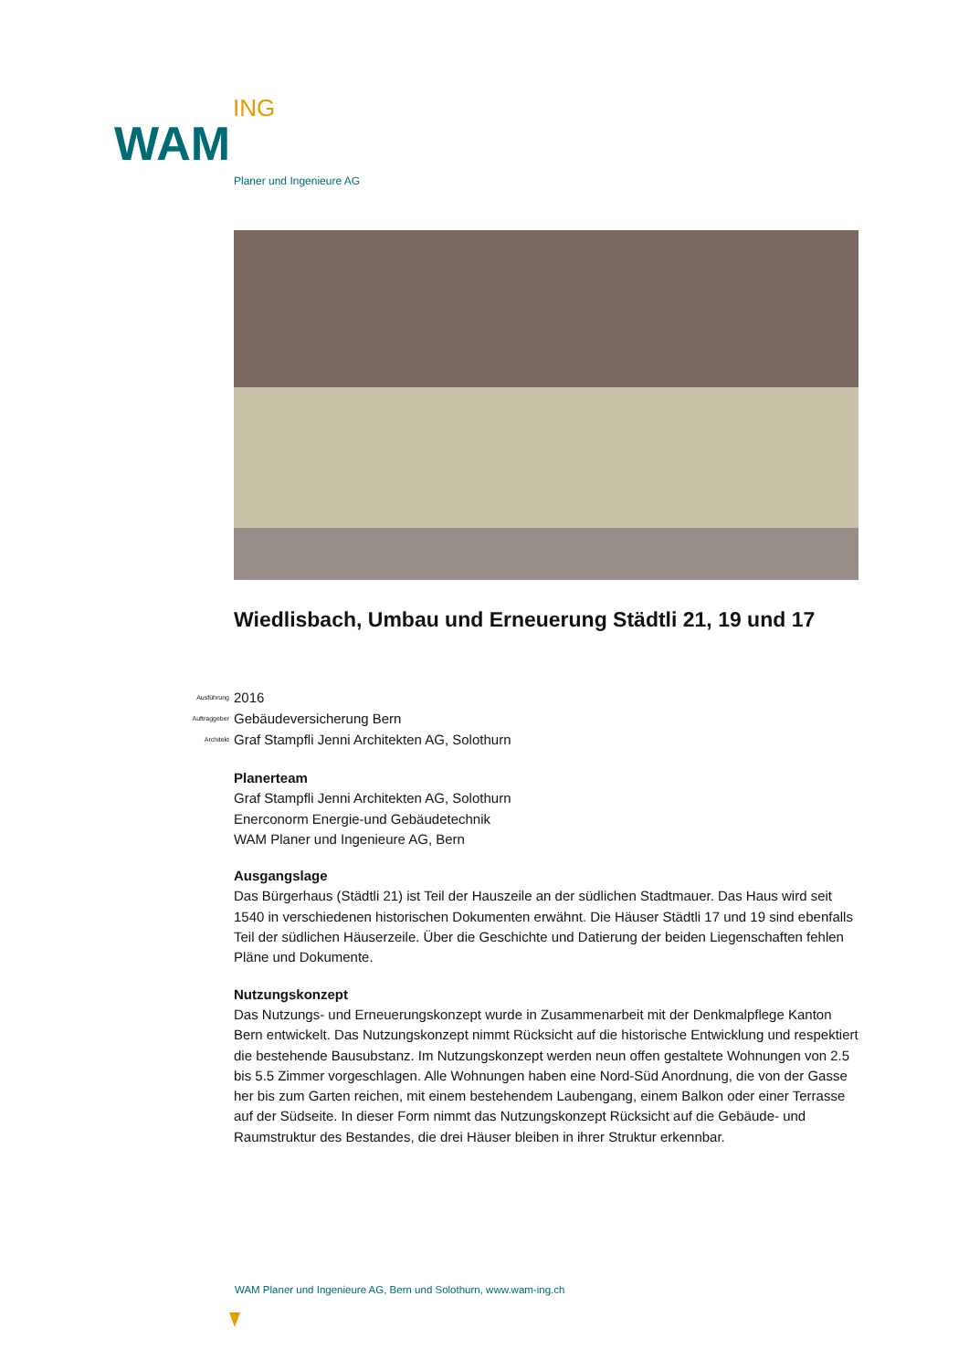ING
WAM
Planer und Ingenieure AG
Wiedlisbach, Umbau und Erneuerung Städtli 21, 19 und 17
Ausführung 2016
Auftraggeber Gebäudeversicherung Bern
Architekt Graf Stampfli Jenni Architekten AG, Solothurn
Planerteam
Graf Stampfli Jenni Architekten AG, Solothurn
Enerconorm Energie-und Gebäudetechnik
WAM Planer und Ingenieure AG, Bern
Ausgangslage
Das Bürgerhaus (Städtli 21) ist Teil der Hauszeile an der südlichen Stadtmauer. Das Haus wird seit 1540 in verschiedenen historischen Dokumenten erwähnt. Die Häuser Städtli 17 und 19 sind ebenfalls Teil der südlichen Häuserzeile. Über die Geschichte und Datierung der beiden Liegenschaften fehlen Pläne und Dokumente.
Nutzungskonzept
Das Nutzungs- und Erneuerungskonzept wurde in Zusammenarbeit mit der Denkmalpflege Kanton Bern entwickelt. Das Nutzungskonzept nimmt Rücksicht auf die historische Entwicklung und respektiert die bestehende Bausubstanz. Im Nutzungskonzept werden neun offen gestaltete Wohnungen von 2.5 bis 5.5 Zimmer vorgeschlagen. Alle Wohnungen haben eine Nord-Süd Anordnung, die von der Gasse her bis zum Garten reichen, mit einem bestehendem Laubengang, einem Balkon oder einer Terrasse auf der Südseite. In dieser Form nimmt das Nutzungskonzept Rücksicht auf die Gebäude- und Raumstruktur des Bestandes, die drei Häuser bleiben in ihrer Struktur erkennbar.
WAM Planer und Ingenieure AG, Bern und Solothurn, www.wam-ing.ch